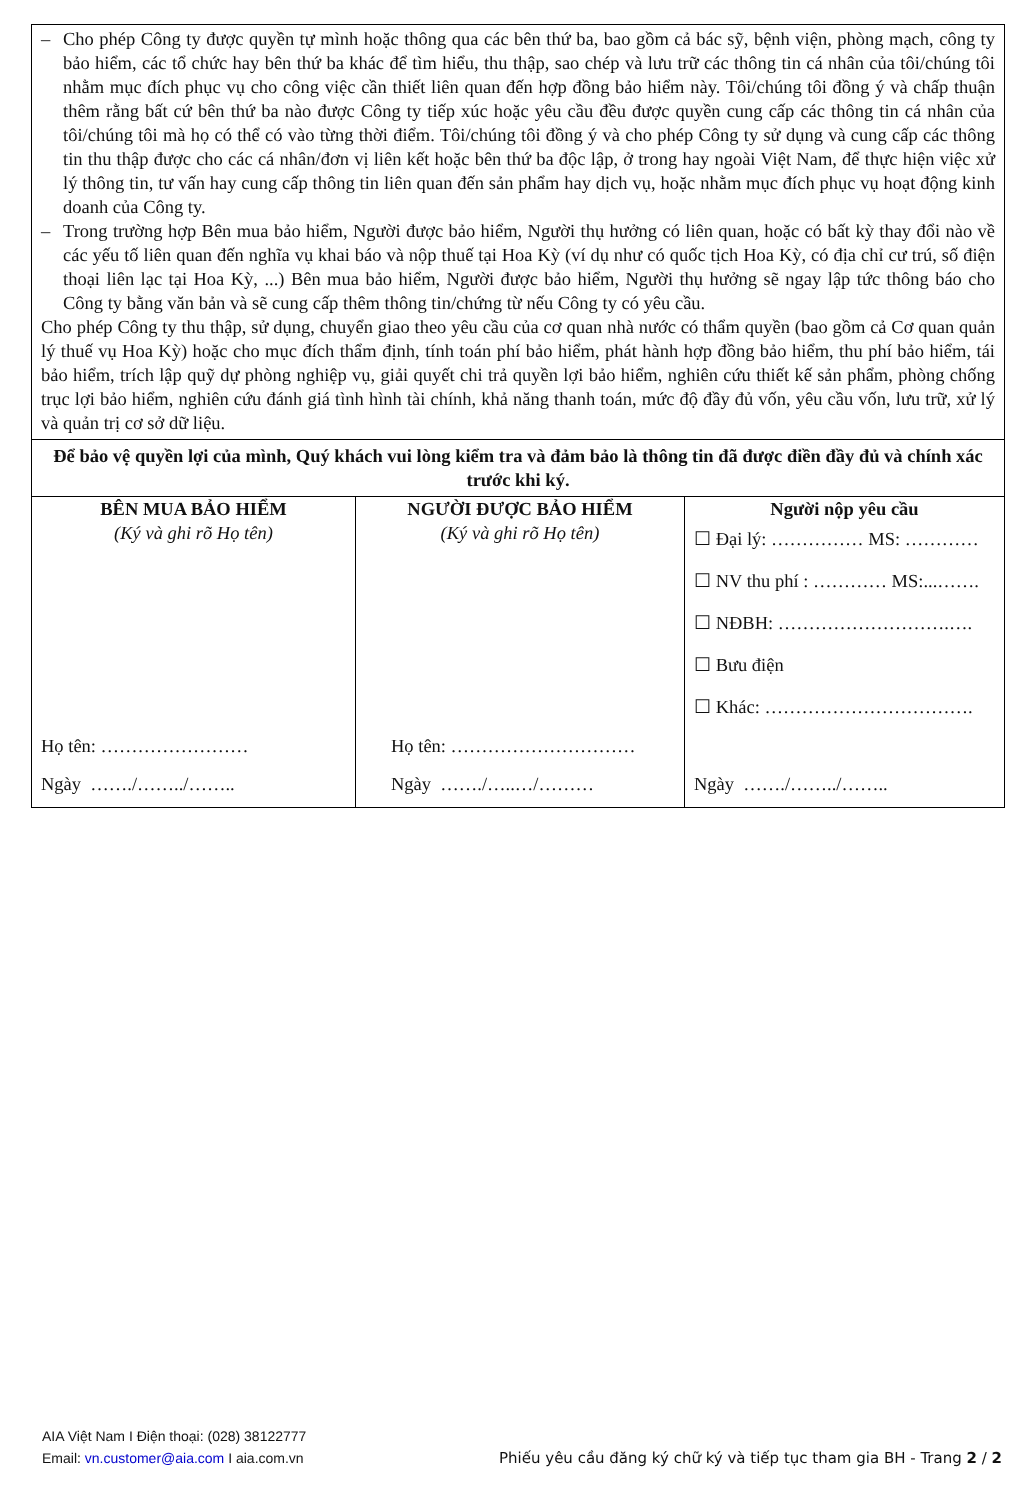| – Cho phép Công ty được quyền tự mình hoặc thông qua các bên thứ ba, bao gồm cả bác sỹ, bệnh viện, phòng mạch, công ty bảo hiểm, các tổ chức hay bên thứ ba khác để tìm hiểu, thu thập, sao chép và lưu trữ các thông tin cá nhân của tôi/chúng tôi nhằm mục đích phục vụ cho công việc cần thiết liên quan đến hợp đồng bảo hiểm này. Tôi/chúng tôi đồng ý và chấp thuận thêm rằng bất cứ bên thứ ba nào được Công ty tiếp xúc hoặc yêu cầu đều được quyền cung cấp các thông tin cá nhân của tôi/chúng tôi mà họ có thể có vào từng thời điểm. Tôi/chúng tôi đồng ý và cho phép Công ty sử dụng và cung cấp các thông tin thu thập được cho các cá nhân/đơn vị liên kết hoặc bên thứ ba độc lập, ở trong hay ngoài Việt Nam, để thực hiện việc xử lý thông tin, tư vấn hay cung cấp thông tin liên quan đến sản phẩm hay dịch vụ, hoặc nhằm mục đích phục vụ hoạt động kinh doanh của Công ty. – Trong trường hợp Bên mua bảo hiểm, Người được bảo hiểm, Người thụ hưởng có liên quan, hoặc có bất kỳ thay đổi nào về các yếu tố liên quan đến nghĩa vụ khai báo và nộp thuế tại Hoa Kỳ (ví dụ như có quốc tịch Hoa Kỳ, có địa chỉ cư trú, số điện thoại liên lạc tại Hoa Kỳ, ...) Bên mua bảo hiểm, Người được bảo hiểm, Người thụ hưởng sẽ ngay lập tức thông báo cho Công ty bằng văn bản và sẽ cung cấp thêm thông tin/chứng từ nếu Công ty có yêu cầu. Cho phép Công ty thu thập, sử dụng, chuyển giao theo yêu cầu của cơ quan nhà nước có thẩm quyền (bao gồm cả Cơ quan quản lý thuế vụ Hoa Kỳ) hoặc cho mục đích thẩm định, tính toán phí bảo hiểm, phát hành hợp đồng bảo hiểm, thu phí bảo hiểm, tái bảo hiểm, trích lập quỹ dự phòng nghiệp vụ, giải quyết chi trả quyền lợi bảo hiểm, nghiên cứu thiết kế sản phẩm, phòng chống trục lợi bảo hiểm, nghiên cứu đánh giá tình hình tài chính, khả năng thanh toán, mức độ đầy đủ vốn, yêu cầu vốn, lưu trữ, xử lý và quản trị cơ sở dữ liệu. | | |
| Để bảo vệ quyền lợi của mình, Quý khách vui lòng kiểm tra và đảm bảo là thông tin đã được điền đầy đủ và chính xác trước khi ký. | | |
| BÊN MUA BẢO HIỂM (Ký và ghi rõ Họ tên) Họ tên: …………………… Ngày ……./……../…….. | NGƯỜI ĐƯỢC BẢO HIỂM (Ký và ghi rõ Họ tên) Họ tên: ………………………… Ngày ……./…..…/……… | Người nộp yêu cầu ☐ Đại lý: …………… MS: ………… ☐ NV thu phí : ………… MS:...……. ☐ NĐBH: ……………………….…. ☐ Bưu điện ☐ Khác: ……………………………. Ngày ……./……../…….. |
AIA Việt Nam I Điện thoại: (028) 38122777
Email: vn.customer@aia.com I aia.com.vn
Phiếu yêu cầu đăng ký chữ ký và tiếp tục tham gia BH - Trang 2 / 2